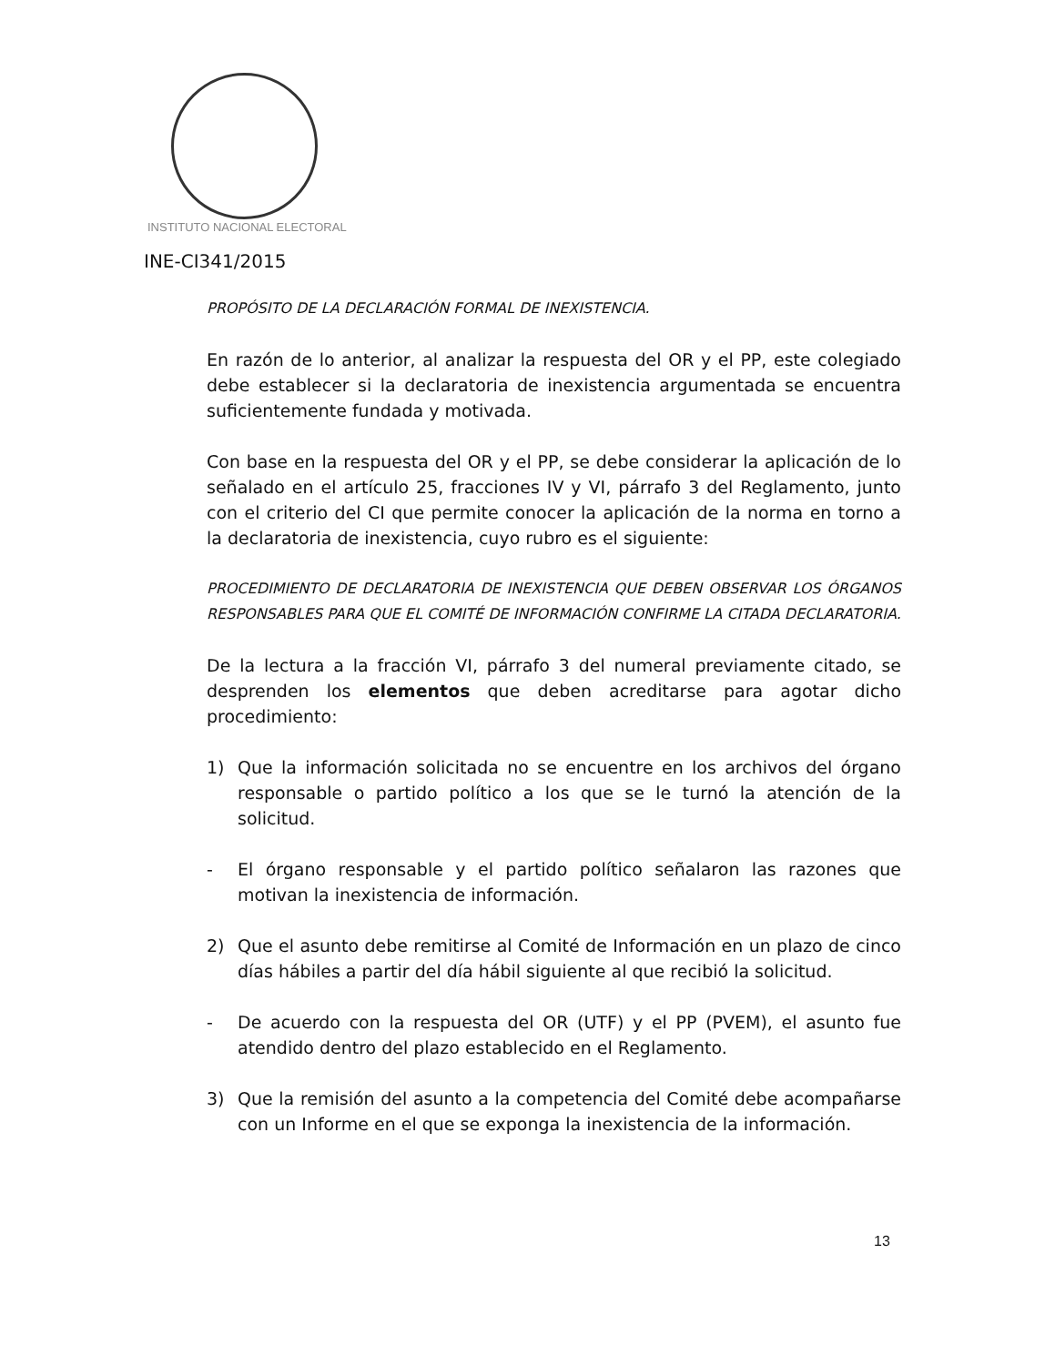INSTITUTO NACIONAL ELECTORAL
INE-CI341/2015
PROPÓSITO DE LA DECLARACIÓN FORMAL DE INEXISTENCIA.
En razón de lo anterior, al analizar la respuesta del OR y el PP, este colegiado debe establecer si la declaratoria de inexistencia argumentada se encuentra suficientemente fundada y motivada.
Con base en la respuesta del OR y el PP, se debe considerar la aplicación de lo señalado en el artículo 25, fracciones IV y VI, párrafo 3 del Reglamento, junto con el criterio del CI que permite conocer la aplicación de la norma en torno a la declaratoria de inexistencia, cuyo rubro es el siguiente:
PROCEDIMIENTO DE DECLARATORIA DE INEXISTENCIA QUE DEBEN OBSERVAR LOS ÓRGANOS RESPONSABLES PARA QUE EL COMITÉ DE INFORMACIÓN CONFIRME LA CITADA DECLARATORIA.
De la lectura a la fracción VI, párrafo 3 del numeral previamente citado, se desprenden los elementos que deben acreditarse para agotar dicho procedimiento:
1) Que la información solicitada no se encuentre en los archivos del órgano responsable o partido político a los que se le turnó la atención de la solicitud.
- El órgano responsable y el partido político señalaron las razones que motivan la inexistencia de información.
2) Que el asunto debe remitirse al Comité de Información en un plazo de cinco días hábiles a partir del día hábil siguiente al que recibió la solicitud.
- De acuerdo con la respuesta del OR (UTF) y el PP (PVEM), el asunto fue atendido dentro del plazo establecido en el Reglamento.
3) Que la remisión del asunto a la competencia del Comité debe acompañarse con un Informe en el que se exponga la inexistencia de la información.
13